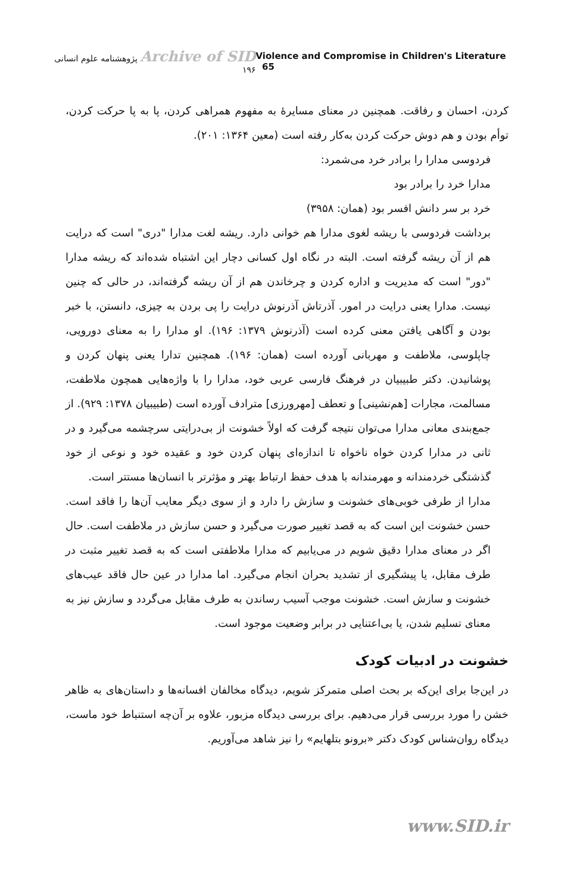Archive of SID پژوهشنامه علوم انسانی ۱۹۶
Violence and Compromise in Children's Literature 65
کردن، احسان و رفاقت. همچنین در معنای مسایرهٔ به مفهوم همراهی کردن، پا به پا حرکت کردن، توأم بودن و هم دوش حرکت کردن به‌کار رفته است (معین ۱۳۶۴: ۲۰۱).
فردوسی مدارا را برادر خرد می‌شمرد:
مدارا خرد را برادر بود
خرد بر سر دانش افسر بود (همان: ۳۹۵۸)
برداشت فردوسی با ریشه لغوی مدارا هم خوانی دارد. ریشه لغت مدارا "دری" است که درایت هم از آن ریشه گرفته است. البته در نگاه اول کسانی دچار این اشتباه شده‌اند که ریشه مدارا "دور" است که مدیریت و اداره کردن و چرخاندن هم از آن ریشه گرفته‌اند، در حالی که چنین نیست. مدارا یعنی درایت در امور. آذرتاش آذرنوش درایت را پی بردن به چیزی، دانستن، با خبر بودن و آگاهی یافتن معنی کرده است (آذرنوش ۱۳۷۹: ۱۹۶). او مدارا را به معنای دورویی، چاپلوسی، ملاطفت و مهربانی آورده است (همان: ۱۹۶). همچنین تدارا یعنی پنهان کردن و پوشانیدن. دکتر طبیبیان در فرهنگ فارسی عربی خود، مدارا را با واژه‌هایی همچون ملاطفت، مسالمت، مجارات [هم‌نشینی] و تعطف [مهرورزی] مترادف آورده است (طبیبیان ۱۳۷۸: ۹۲۹). از جمع‌بندی معانی مدارا می‌توان نتیجه گرفت که اولاً خشونت از بی‌درایتی سرچشمه می‌گیرد و در ثانی در مدارا کردن خواه ناخواه تا اندازه‌ای پنهان کردن خود و عقیده خود و نوعی از خود گذشتگی خردمندانه و مهرمندانه با هدف حفظ ارتباط بهتر و مؤثرتر با انسان‌ها مستتر است.
مدارا از طرفی خوبی‌های خشونت و سازش را دارد و از سوی دیگر معایب آن‌ها را فاقد است. حسن خشونت این است که به قصد تغییر صورت می‌گیرد و حسن سازش در ملاطفت است. حال اگر در معنای مدارا دقیق شویم در می‌یابیم که مدارا ملاطفتی است که به قصد تغییر مثبت در طرف مقابل، یا پیشگیری از تشدید بحران انجام می‌گیرد. اما مدارا در عین حال فاقد عیب‌های خشونت و سازش است. خشونت موجب آسیب رساندن به طرف مقابل می‌گردد و سازش نیز به معنای تسلیم شدن، یا بی‌اعتنایی در برابر وضعیت موجود است.
خشونت در ادبیات کودک
در این‌جا برای این‌که بر بحث اصلی متمرکز شویم، دیدگاه مخالفان افسانه‌ها و داستان‌های به ظاهر خشن را مورد بررسی قرار می‌دهیم. برای بررسی دیدگاه مزبور، علاوه بر آن‌چه استنباط خود ماست، دیدگاه روان‌شناس کودک دکتر «برونو بتلهایم» را نیز شاهد می‌آوریم.
www.SID.ir